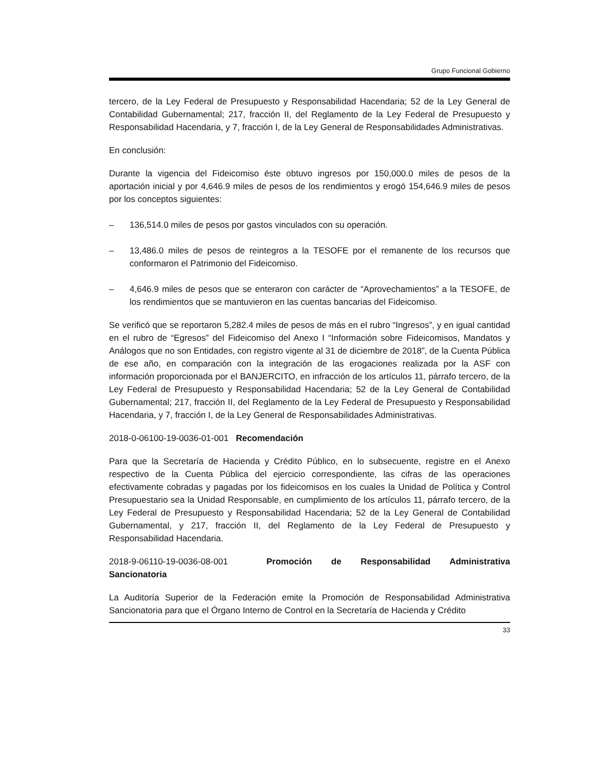Grupo Funcional Gobierno
tercero, de la Ley Federal de Presupuesto y Responsabilidad Hacendaria; 52 de la Ley General de Contabilidad Gubernamental; 217, fracción II, del Reglamento de la Ley Federal de Presupuesto y Responsabilidad Hacendaria, y 7, fracción I, de la Ley General de Responsabilidades Administrativas.
En conclusión:
Durante la vigencia del Fideicomiso éste obtuvo ingresos por 150,000.0 miles de pesos de la aportación inicial y por 4,646.9 miles de pesos de los rendimientos y erogó 154,646.9 miles de pesos por los conceptos siguientes:
– 136,514.0 miles de pesos por gastos vinculados con su operación.
– 13,486.0 miles de pesos de reintegros a la TESOFE por el remanente de los recursos que conformaron el Patrimonio del Fideicomiso.
– 4,646.9 miles de pesos que se enteraron con carácter de “Aprovechamientos” a la TESOFE, de los rendimientos que se mantuvieron en las cuentas bancarias del Fideicomiso.
Se verificó que se reportaron 5,282.4 miles de pesos de más en el rubro “Ingresos”, y en igual cantidad en el rubro de “Egresos” del Fideicomiso del Anexo I “Información sobre Fideicomisos, Mandatos y Análogos que no son Entidades, con registro vigente al 31 de diciembre de 2018”, de la Cuenta Pública de ese año, en comparación con la integración de las erogaciones realizada por la ASF con información proporcionada por el BANJERCITO, en infracción de los artículos 11, párrafo tercero, de la Ley Federal de Presupuesto y Responsabilidad Hacendaria; 52 de la Ley General de Contabilidad Gubernamental; 217, fracción II, del Reglamento de la Ley Federal de Presupuesto y Responsabilidad Hacendaria, y 7, fracción I, de la Ley General de Responsabilidades Administrativas.
2018-0-06100-19-0036-01-001 Recomendación
Para que la Secretaría de Hacienda y Crédito Público, en lo subsecuente, registre en el Anexo respectivo de la Cuenta Pública del ejercicio correspondiente, las cifras de las operaciones efectivamente cobradas y pagadas por los fideicomisos en los cuales la Unidad de Política y Control Presupuestario sea la Unidad Responsable, en cumplimiento de los artículos 11, párrafo tercero, de la Ley Federal de Presupuesto y Responsabilidad Hacendaria; 52 de la Ley General de Contabilidad Gubernamental, y 217, fracción II, del Reglamento de la Ley Federal de Presupuesto y Responsabilidad Hacendaria.
2018-9-06110-19-0036-08-001 Promoción de Responsabilidad Administrativa Sancionatoria
La Auditoría Superior de la Federación emite la Promoción de Responsabilidad Administrativa Sancionatoria para que el Órgano Interno de Control en la Secretaría de Hacienda y Crédito
33